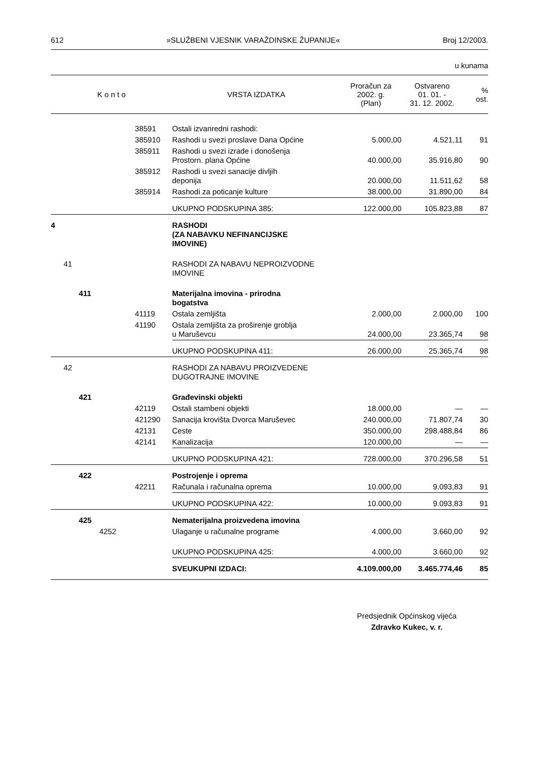612 »SLUŽBENI VJESNIK VARAŽDINSKE ŽUPANIJE« Broj 12/2003.
u kunama
| K o n t o | | | | | VRSTA IZDATKA | Proračun za 2002. g. (Plan) | Ostvareno 01. 01. - 31. 12. 2002. | % ost. |
| --- | --- | --- | --- | --- | --- | --- | --- | --- |
| | | | | 38591 | Ostali izvanredni rashodi: | | | |
| | | | | 385910 | Rashodi u svezi proslave Dana Općine | 5.000,00 | 4.521,11 | 91 |
| | | | | 385911 | Rashodi u svezi izrade i donošenja Prostorn. plana Općine | 40.000,00 | 35.916,80 | 90 |
| | | | | 385912 | Rashodi u svezi sanacije divljih deponija | 20.000,00 | 11.511,62 | 58 |
| | | | | 385914 | Rashodi za poticanje kulture | 38.000,00 | 31.890,00 | 84 |
| | | | | | UKUPNO PODSKUPINA 385: | 122.000,00 | 105.823,88 | 87 |
| 4 | | | | | RASHODI (ZA NABAVKU NEFINANCIJSKE IMOVINE) | | | |
| | 41 | | | | RASHODI ZA NABAVU NEPROIZVODNE IMOVINE | | | |
| | | 411 | | | Materijalna imovina - prirodna bogatstva | | | |
| | | | | 41119 | Ostala zemljišta | 2.000,00 | 2.000,00 | 100 |
| | | | | 41190 | Ostala zemljišta za proširenje groblja u Maruševcu | 24.000,00 | 23.365,74 | 98 |
| | | | | | UKUPNO PODSKUPINA 411: | 26.000,00 | 25.365,74 | 98 |
| | 42 | | | | RASHODI ZA NABAVU PROIZVEDENE DUGOTRAJNE IMOVINE | | | |
| | | 421 | | | Građevinski objekti | | | |
| | | | | 42119 | Ostali stambeni objekti | 18.000,00 | — | — |
| | | | | 421290 | Sanacija krovišta Dvorca Maruševec | 240.000,00 | 71.807,74 | 30 |
| | | | | 42131 | Ceste | 350.000,00 | 298.488,84 | 86 |
| | | | | 42141 | Kanalizacija | 120.000,00 | — | — |
| | | | | | UKUPNO PODSKUPINA 421: | 728.000,00 | 370.296,58 | 51 |
| | | 422 | | | Postrojenje i oprema | | | |
| | | | | 42211 | Računala i računalna oprema | 10.000,00 | 9.093,83 | 91 |
| | | | | | UKUPNO PODSKUPINA 422: | 10.000,00 | 9.093,83 | 91 |
| | | 425 | | | Nematerijalna proizvedena imovina | | | |
| | | | 4252 | | Ulaganje u računalne programe | 4.000,00 | 3.660,00 | 92 |
| | | | | | UKUPNO PODSKUPINA 425: | 4.000,00 | 3.660,00 | 92 |
| | | | | | SVEUKUPNI IZDACI: | 4.109.000,00 | 3.465.774,46 | 85 |
Predsjednik Općinskog vijeća
Zdravko Kukec, v. r.